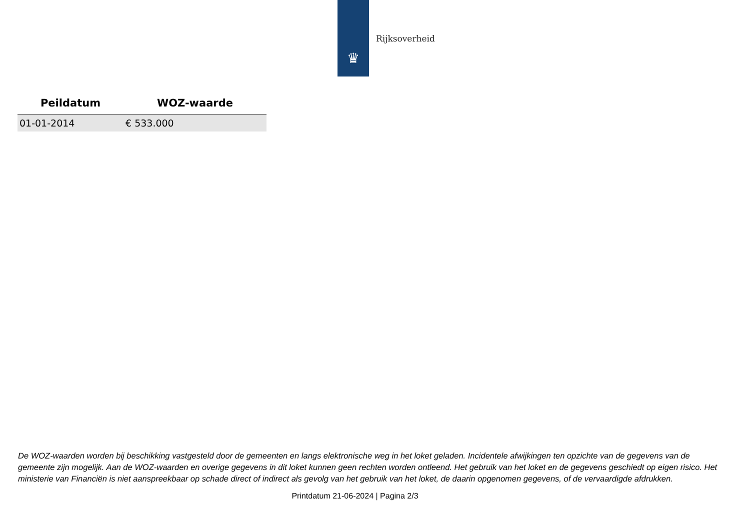♛
Rijksoverheid
| Peildatum | WOZ-waarde |
| --- | --- |
| 01-01-2014 | € 533.000 |
De WOZ-waarden worden bij beschikking vastgesteld door de gemeenten en langs elektronische weg in het loket geladen. Incidentele afwijkingen ten opzichte van de gegevens van de gemeente zijn mogelijk. Aan de WOZ-waarden en overige gegevens in dit loket kunnen geen rechten worden ontleend. Het gebruik van het loket en de gegevens geschiedt op eigen risico. Het ministerie van Financiën is niet aanspreekbaar op schade direct of indirect als gevolg van het gebruik van het loket, de daarin opgenomen gegevens, of de vervaardigde afdrukken.
Printdatum 21-06-2024 | Pagina 2/3